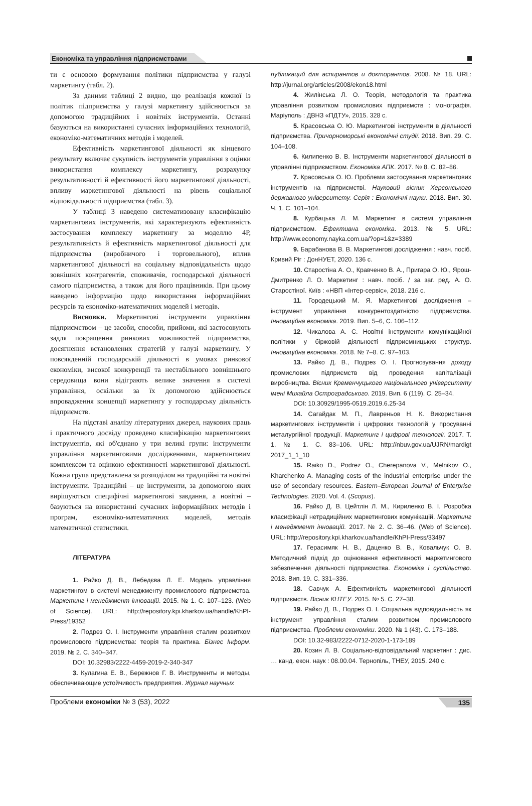Економіка та управління підприємствами
ти є основою формування політики підприємства у галузі маркетингу (табл. 2).
За даними таблиці 2 видно, що реалізація кожної із політик підприємства у галузі маркетингу здійснюється за допомогою традиційних і новітніх інструментів. Останні базуються на використанні сучасних інформаційних технологій, економіко-математичних методів і моделей.
Ефективність маркетингової діяльності як кінцевого результату включає сукупність інструментів управління з оцінки використання комплексу маркетингу, розрахунку результативності й ефективності його маркетингової діяльності, впливу маркетингової діяльності на рівень соціальної відповідальності підприємства (табл. 3).
У таблиці 3 наведено систематизовану класифікацію маркетингових інструментів, які характеризують ефективність застосування комплексу маркетингу за моделлю 4Р, результативність й ефективність маркетингової діяльності для підприємства (виробничого і торговельного), вплив маркетингової діяльності на соціальну відповідальність щодо зовнішніх контрагентів, споживачів, господарської діяльності самого підприємства, а також для його працівників. При цьому наведено інформацію щодо використання інформаційних ресурсів та економіко-математичних моделей і методів.
Висновки. Маркетингові інструменти управління підприємством – це засоби, способи, прийоми, які застосовують задля покращення ринкових можливостей підприємства, досягнення встановлених стратегій у галузі маркетингу. У повсякденній господарській діяльності в умовах ринкової економіки, високої конкуренції та нестабільного зовнішнього середовища вони відіграють велике значення в системі управління, оскільки за їх допомогою здійснюється впровадження концепції маркетингу у господарську діяльність підприємств.
На підставі аналізу літературних джерел, наукових праць і практичного досвіду проведено класифікацію маркетингових інструментів, які об'єднано у три великі групи: інструменти управління маркетинговими дослідженнями, маркетинговим комплексом та оцінкою ефективності маркетингової діяльності. Кожна група представлена за розподілом на традиційні та новітні інструменти. Традиційнi – це інструменти, за допомогою яких вирішуються специфічні маркетингові завдання, а новітні – базуються на використанні сучасних інформаційних методів і програм, економіко-математичних моделей, методів математичної статистики.
ЛІТЕРАТУРА
1. Райко Д. В., Лебедєва Л. Е. Модель управління маркетингом в системі менеджменту промислового підприємства. Маркетинг і менеджмент інновацій. 2015. № 1. С. 107–123. (Web of Science). URL: http://repository.kpi.kharkov.ua/handle/KhPI-Press/19352
2. Подрез О. І. Інструменти управління сталим розвитком промислового підприємства: теорія та практика. Бізнес Інформ. 2019. № 2. С. 340–347.
DOI: 10.32983/2222-4459-2019-2-340-347
3. Кулагина Е. В., Бережнов Г. В. Инструменты и методы, обеспечивающие устойчивость предприятия. Журнал научных
публикаций для аспирантов и докторантов. 2008. № 18. URL: http://jurnal.org/articles/2008/ekon18.html
4. Жилінська Л. О. Теорія, методологія та практика управління розвитком промислових підприємств : монографія. Маріуполь : ДВНЗ «ПДТУ», 2015. 328 с.
5. Красовська О. Ю. Маркетингові інструменти в діяльності підприємства. Причорноморські економічні студії. 2018. Вип. 29. С. 104–108.
6. Килипенко В. В. Інструменти маркетингової діяльності в управлінні підприємством. Економіка АПК. 2017. № 8. С. 82–86.
7. Красовська О. Ю. Проблеми застосування маркетингових інструментів на підприємстві. Науковий вісник Херсонського державного університету. Серія : Економічні науки. 2018. Вип. 30. Ч. 1. С. 101–104.
8. Курбацька Л. М. Маркетинг в системі управління підприємством. Ефективна економіка. 2013. № 5. URL: http://www.economy.nayka.com.ua/?op=1&z=3389
9. Барабанова В. В. Маркетингові дослідження : навч. посіб. Кривий Ріг : ДонНУЕТ, 2020. 136 с.
10. Старостіна А. О., Кравченко В. А., Пригара О. Ю., Ярош-Дмитренко Л. О. Маркетинг : навч. посіб. / за заг. ред. А. О. Старостіної. Київ : «НВП «Інтер-сервіс», 2018. 216 с.
11. Городецький М. Я. Маркетингові дослідження – інструмент управління конкурентоздатністю підприємства. Інноваційна економіка. 2019. Вип. 5–6, С. 106–112.
12. Чикалова А. С. Новітні інструменти комунікаційної політики у біржовій діяльності підприємницьких структур. Інноваційна економіка. 2018. № 7–8. С. 97–103.
13. Райко Д. В., Подрез О. І. Прогнозування доходу промислових підприємств від проведення капіталізації виробництва. Вісник Кременчуцького національного університету імені Михайла Остроградського. 2019. Вип. 6 (119). С. 25–34.
DOI: 10.30929/1995-0519.2019.6.25-34
14. Сагайдак М. П., Лавреньов Н. К. Використання маркетингових інструментів і цифрових технологій у просуванні металургійної продукції. Маркетинг і цифрові технології. 2017. Т. 1. № 1. С. 83–106. URL: http://nbuv.gov.ua/UJRN/mardigt 2017_1_1_10
15. Raiko D., Podrez O., Cherepanova V., Melnikov O., Kharchenko A. Managing costs of the industrial enterprise under the use of secondary resources. Eastern–European Journal of Enterprise Technologies. 2020. Vol. 4. (Scopus).
16. Райко Д. В. Цейтлін Л. М., Кириленко В. І. Розробка класифікації нетрадиційних маркетингових комунікацій. Маркетинг і менеджмент інновацій. 2017. № 2. С. 36–46. (Web of Science). URL: http://repository.kpi.kharkov.ua/handle/KhPI-Press/33497
17. Герасимяк Н. В., Даценко В. В., Ковальчук О. В. Методичний підхід до оцінювання ефективності маркетингового забезпечення діяльності підприємства. Економіка і суспільство. 2018. Вип. 19. С. 331–336.
18. Савчук А. Ефективність маркетингової діяльності підприємств. Вісник КНТЕУ. 2015. № 5. С. 27–38.
19. Райко Д. В., Подрез О. І. Соціальна відповідальність як інструмент управління сталим розвитком промислового підприємства. Проблеми економіки. 2020. № 1 (43). С. 173–188.
DOI: 10.32-983/2222-0712-2020-1-173-189
20. Козин Л. В. Соціально-відповідальний маркетинг : дис. … канд. екон. наук : 08.00.04. Тернопіль, ТНЕУ, 2015. 240 с.
Проблеми економіки № 3 (53), 2022 135